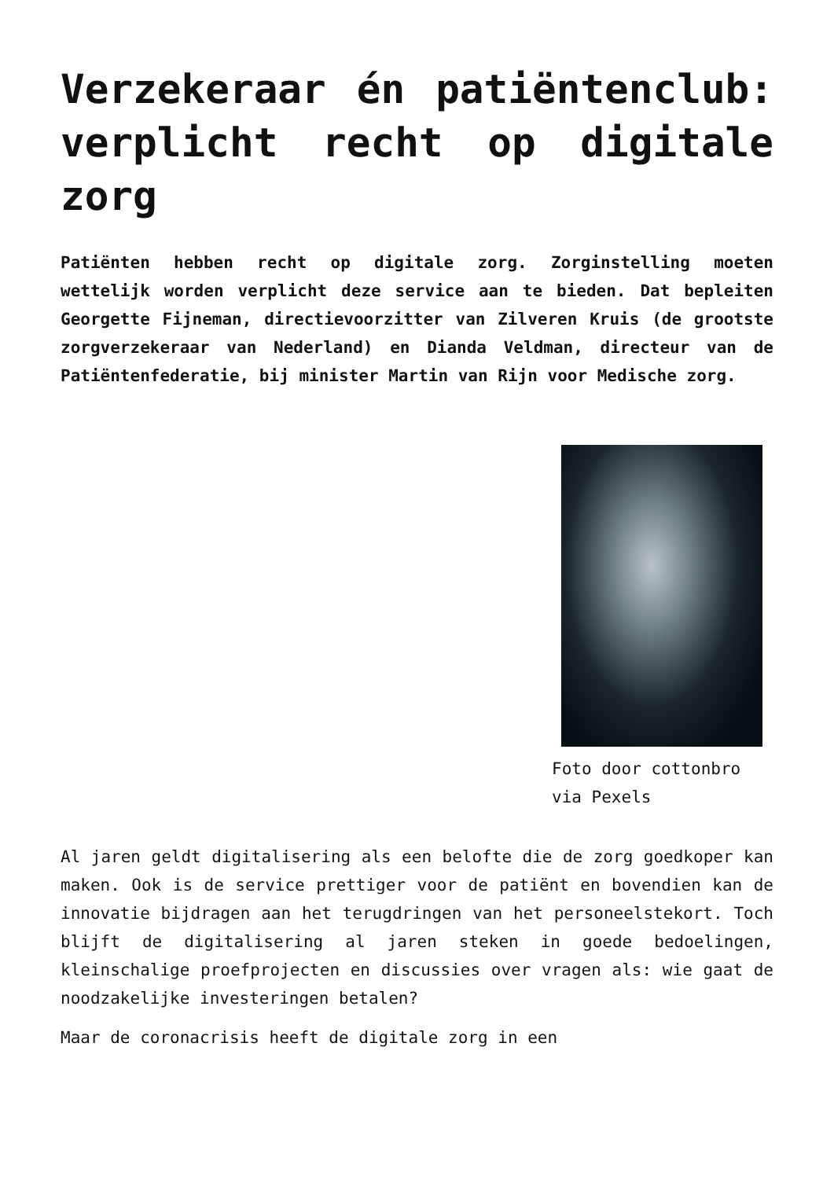Verzekeraar én patiëntenclub: verplicht recht op digitale zorg
Patiënten hebben recht op digitale zorg. Zorginstelling moeten wettelijk worden verplicht deze service aan te bieden. Dat bepleiten Georgette Fijneman, directievoorzitter van Zilveren Kruis (de grootste zorgverzekeraar van Nederland) en Dianda Veldman, directeur van de Patiëntenfederatie, bij minister Martin van Rijn voor Medische zorg.
Foto door cottonbro via Pexels
Al jaren geldt digitalisering als een belofte die de zorg goedkoper kan maken. Ook is de service prettiger voor de patiënt en bovendien kan de innovatie bijdragen aan het terugdringen van het personeelstekort. Toch blijft de digitalisering al jaren steken in goede bedoelingen, kleinschalige proefprojecten en discussies over vragen als: wie gaat de noodzakelijke investeringen betalen?
Maar de coronacrisis heeft de digitale zorg in een